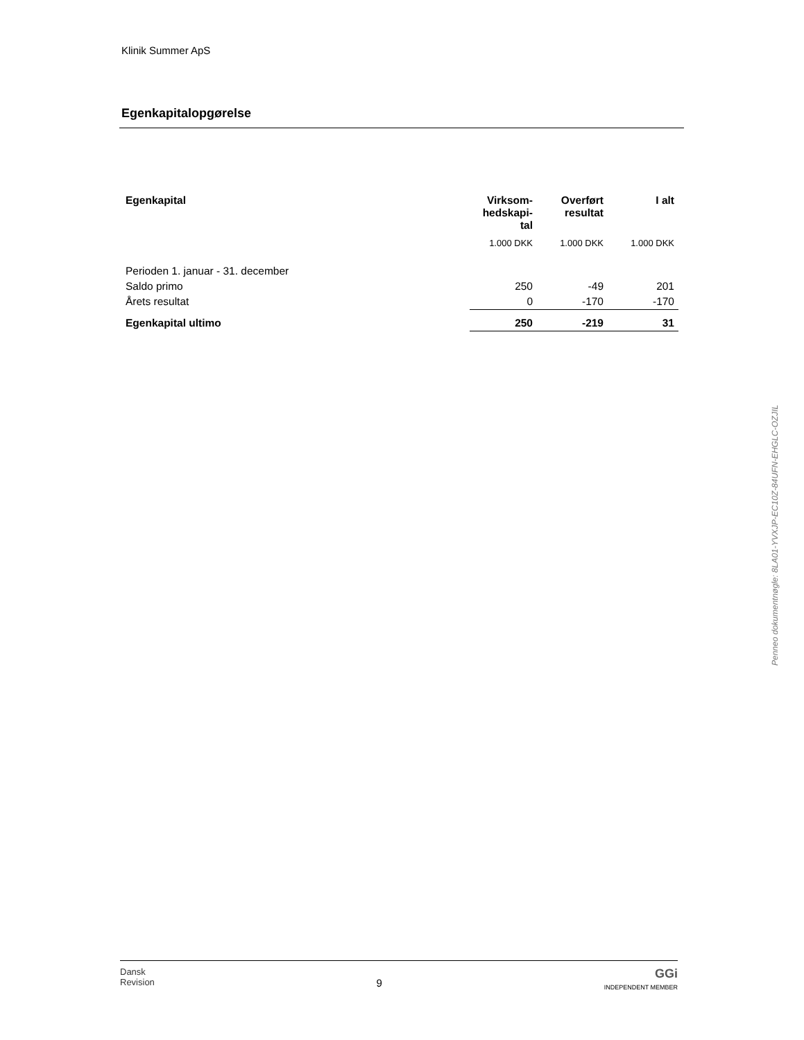Klinik Summer ApS
Egenkapitalopgørelse
| Egenkapital | Virksom- hedskapi- tal | Overført resultat | I alt |
| --- | --- | --- | --- |
| | 1.000 DKK | 1.000 DKK | 1.000 DKK |
| Perioden 1. januar - 31. december | | | |
| Saldo primo | 250 | -49 | 201 |
| Årets resultat | 0 | -170 | -170 |
| Egenkapital ultimo | 250 | -219 | 31 |
Penneo dokumentnøgle: 8LA01-YVXJP-EC10Z-84UFN-EHGLC-OZJIL
Dansk
Revision 9 GGi
INDEPENDENT MEMBER